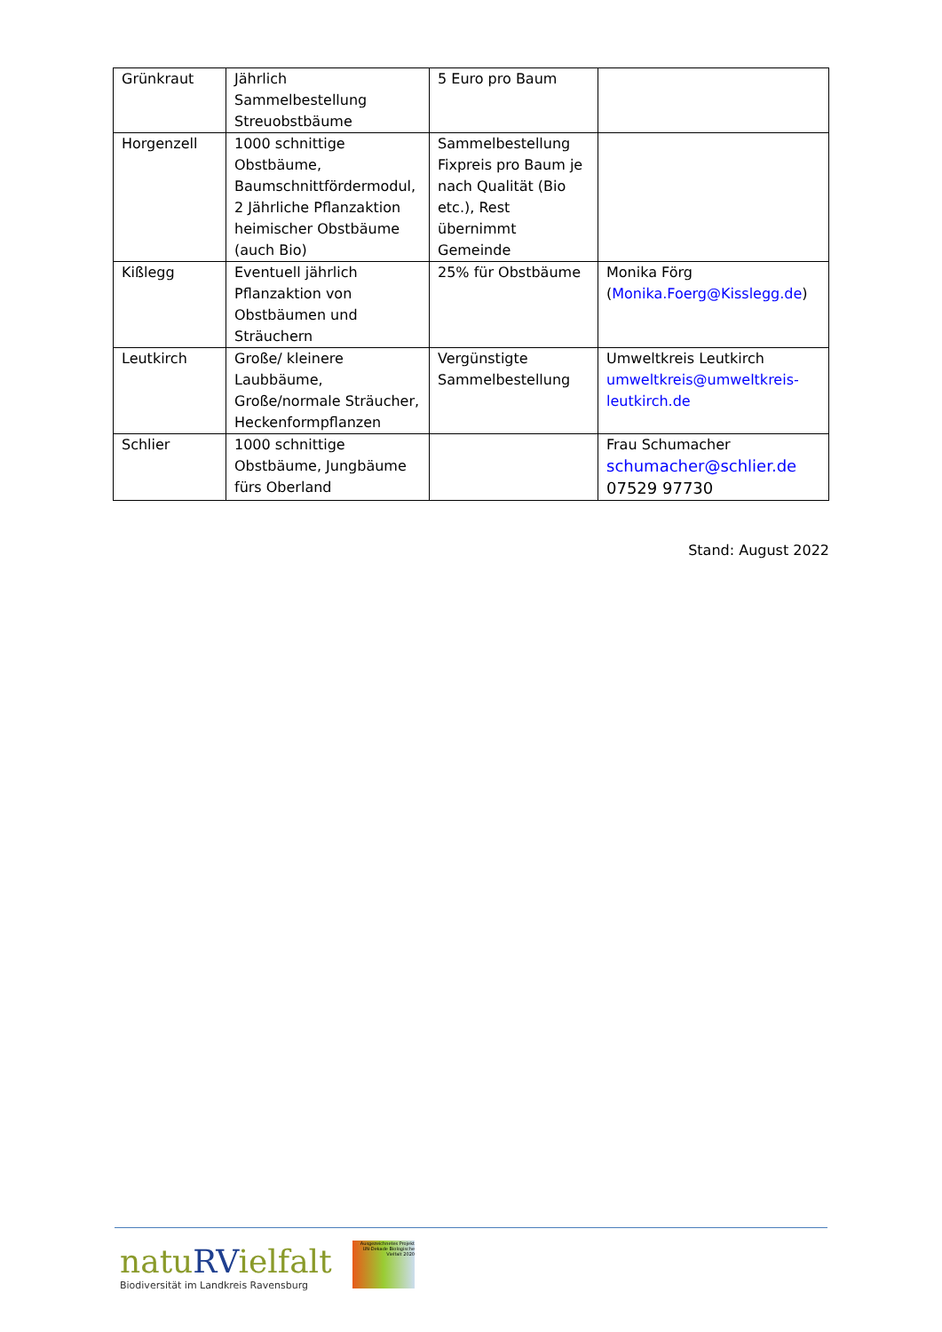| Grünkraut | Jährlich Sammelbestellung Streuobstbäume | 5 Euro pro Baum | |
| Horgenzell | 1000 schnittige Obstbäume, Baumschnittfördermodul, 2 Jährliche Pflanzaktion heimischer Obstbäume (auch Bio) | Sammelbestellung Fixpreis pro Baum je nach Qualität (Bio etc.), Rest übernimmt Gemeinde | |
| Kißlegg | Eventuell jährlich Pflanzaktion von Obstbäumen und Sträuchern | 25% für Obstbäume | Monika Förg ( Monika.Foerg@Kisslegg.de ) |
| Leutkirch | Große/ kleinere Laubbäume, Große/normale Sträucher, Heckenformpflanzen | Vergünstigte Sammelbestellung | Umweltkreis Leutkirch umweltkreis@umweltkreis-leutkirch.de |
| Schlier | 1000 schnittige Obstbäume, Jungbäume fürs Oberland | | Frau Schumacher schumacher@schlier.de 07529 97730 |
Stand: August 2022
natuRVielfalt
Biodiversität im Landkreis Ravensburg
Ausgezeichnetes Projekt UN-Dekade Biologische Vielfalt 2020